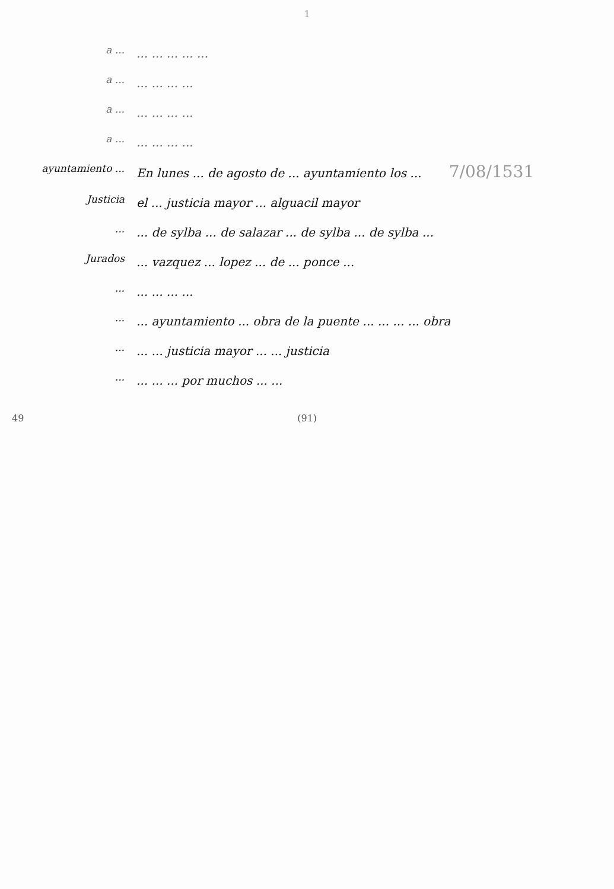1
a ...
... ... ... ... ...
a ...
... ... ... ...
a ...
... ... ... ...
a ...
... ... ... ...
ayuntamiento ...
En lunes ... de agosto de ... ayuntamiento los ... 7/08/1531
Justicia
el ... justicia mayor ... alguacil mayor
...
... de sylba ... de salazar ... de sylba ... de sylba ...
Jurados
... vazquez ... lopez ... de ... ponce ...
...
... ... ... ...
...
... ayuntamiento ... obra de la puente ... ... ... ... obra
...
... ... justicia mayor ... ... justicia
...
... ... ... por muchos ... ...
49 (91)